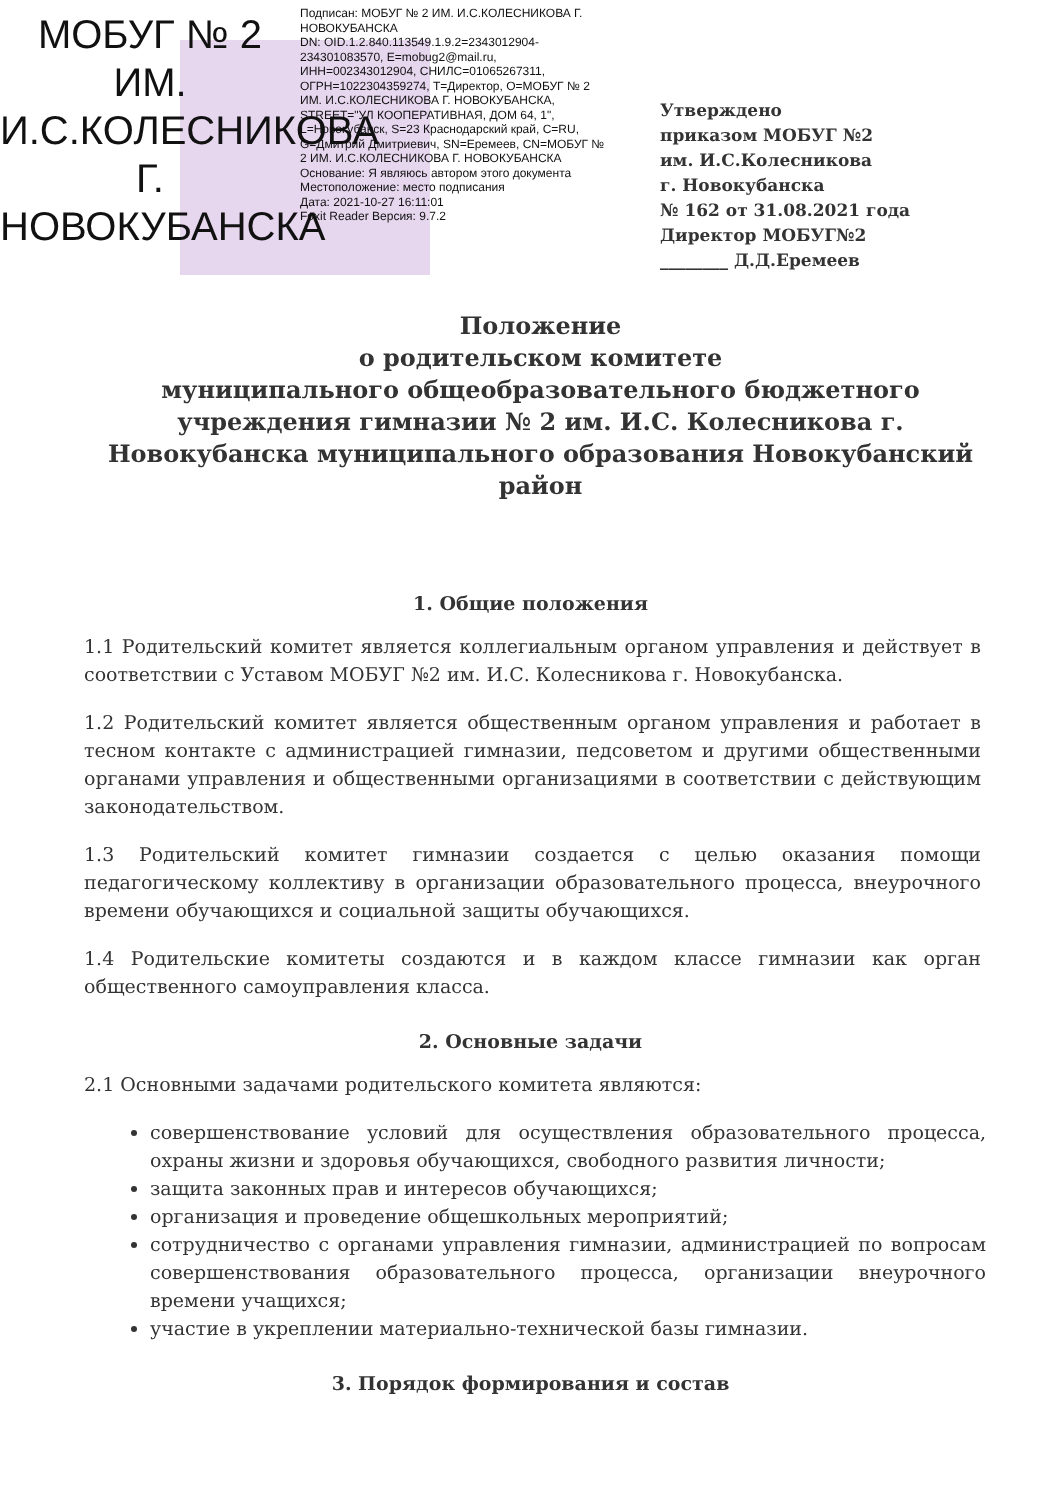МОБУГ № 2 ИМ. И.С.КОЛЕСНИКОВА Г. НОВОКУБАНСКА
Подписан: МОБУГ № 2 ИМ. И.С.КОЛЕСНИКОВА Г. НОВОКУБАНСКА
DN: OID.1.2.840.113549.1.9.2=2343012904-234301083570, E=mobug2@mail.ru, ИНН=002343012904, СНИЛС=01065267311, ОГРН=1022304359274, T=Директор, O=МОБУГ № 2 ИМ. И.С.КОЛЕСНИКОВА Г. НОВОКУБАНСКА, STREET="УЛ КООПЕРАТИВНАЯ, ДОМ 64, 1", L=Новокубанск, S=23 Краснодарский край, C=RU, G=Дмитрий Дмитриевич, SN=Еремеев, CN=МОБУГ № 2 ИМ. И.С.КОЛЕСНИКОВА Г. НОВОКУБАНСКА
Основание: Я являюсь автором этого документа
Местоположение: место подписания
Дата: 2021-10-27 16:11:01
Foxit Reader Версия: 9.7.2
Утверждено
приказом МОБУГ №2
им. И.С.Колесникова
г. Новокубанска
№ 162 от 31.08.2021 года
Директор МОБУГ№2
________ Д.Д.Еремеев
Положение
о родительском комитете
муниципального общеобразовательного бюджетного учреждения гимназии № 2 им. И.С. Колесникова г. Новокубанска муниципального образования Новокубанский район
1. Общие положения
1.1 Родительский комитет является коллегиальным органом управления и действует в соответствии с Уставом МОБУГ №2 им. И.С. Колесникова г. Новокубанска.
1.2 Родительский комитет является общественным органом управления и работает в тесном контакте с администрацией гимназии, педсоветом и другими общественными органами управления и общественными организациями в соответствии с действующим законодательством.
1.3 Родительский комитет гимназии создается с целью оказания помощи педагогическому коллективу в организации образовательного процесса, внеурочного времени обучающихся и социальной защиты обучающихся.
1.4 Родительские комитеты создаются и в каждом классе гимназии как орган общественного самоуправления класса.
2. Основные задачи
2.1 Основными задачами родительского комитета являются:
совершенствование условий для осуществления образовательного процесса, охраны жизни и здоровья обучающихся, свободного развития личности;
защита законных прав и интересов обучающихся;
организация и проведение общешкольных мероприятий;
сотрудничество с органами управления гимназии, администрацией по вопросам совершенствования образовательного процесса, организации внеурочного времени учащихся;
участие в укреплении материально-технической базы гимназии.
3. Порядок формирования и состав